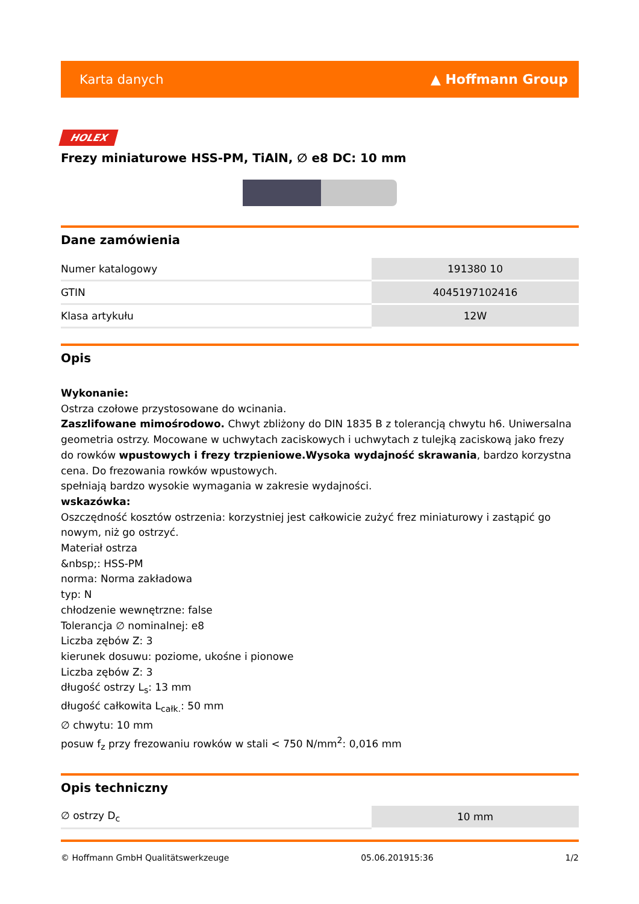Karta danych ▲ Hoffmann Group
HOLEX
Frezy miniaturowe HSS-PM, TiAlN, ∅ e8 DC: 10 mm
Dane zamówienia
| Numer katalogowy | 191380 10 |
| GTIN | 4045197102416 |
| Klasa artykułu | 12W |
Opis
Wykonanie:
Ostrza czołowe przystosowane do wcinania.
Zaszlifowane mimośrodowo. Chwyt zbliżony do DIN 1835 B z tolerancją chwytu h6. Uniwersalna geometria ostrzy. Mocowane w uchwytach zaciskowych i uchwytach z tulejką zaciskową jako frezy do rowków wpustowych i frezy trzpieniowe.Wysoka wydajność skrawania, bardzo korzystna cena. Do frezowania rowków wpustowych.
spełniają bardzo wysokie wymagania w zakresie wydajności.
wskazówka:
Oszczędność kosztów ostrzenia: korzystniej jest całkowicie zużyć frez miniaturowy i zastąpić go nowym, niż go ostrzyć.
Materiał ostrza
&nbsp;: HSS-PM
norma: Norma zakładowa
typ: N
chłodzenie wewnętrzne: false
Tolerancja ∅ nominalnej: e8
Liczba zębów Z: 3
kierunek dosuwu: poziome, ukośne i pionowe
Liczba zębów Z: 3
długość ostrzy L<sub>s</sub>: 13 mm
długość całkowita L<sub>całk.</sub>: 50 mm
∅ chwytu: 10 mm
posuw f<sub>z</sub> przy frezowaniu rowków w stali < 750 N/mm<sup>2</sup>: 0,016 mm
Opis techniczny
| ∅ ostrzy D<sub>c</sub> | 10 mm |
© Hoffmann GmbH Qualitätswerkzeuge 05.06.201915:36 1/2